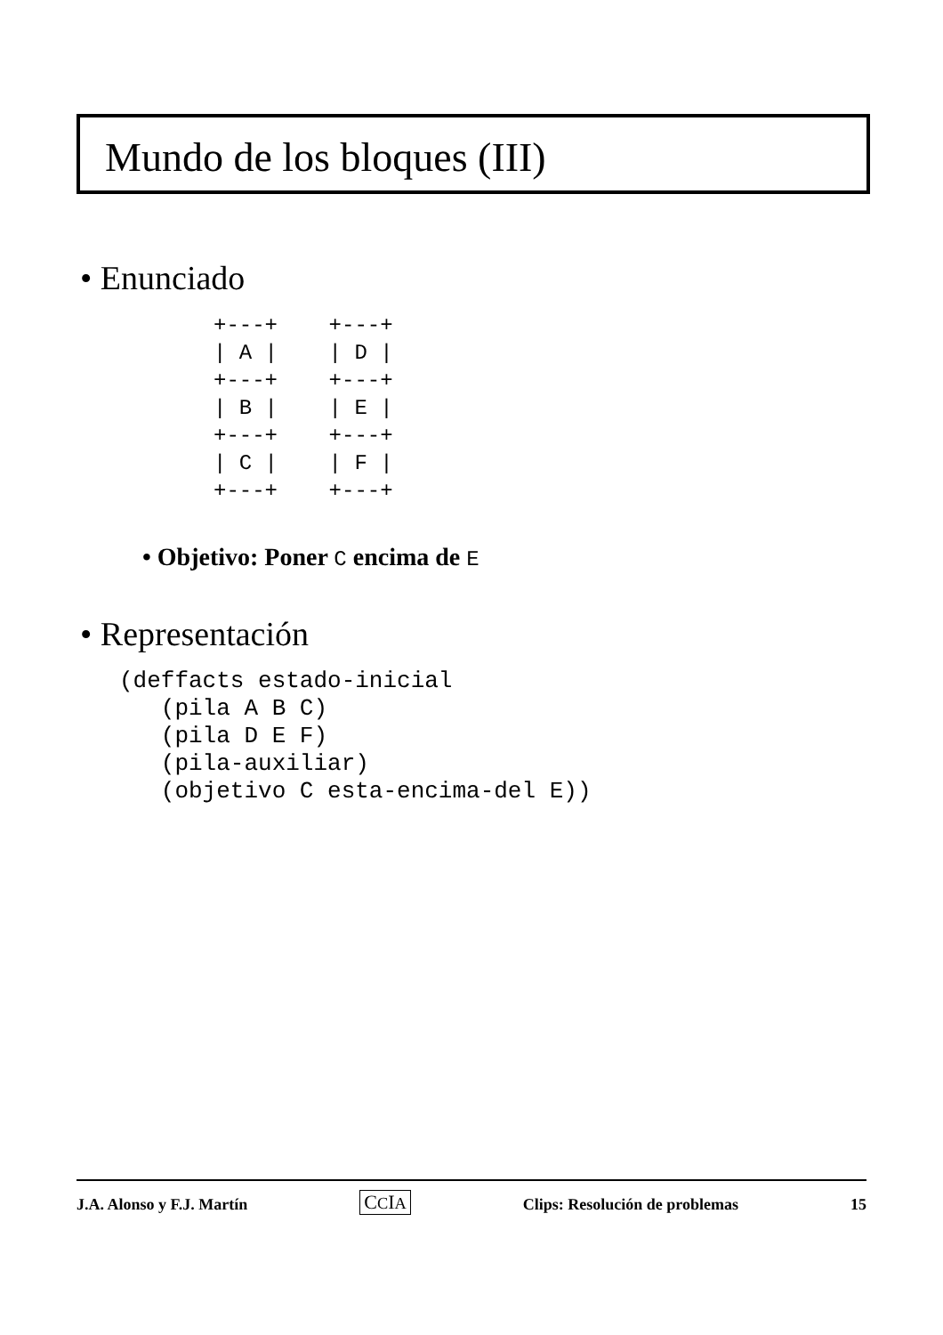Mundo de los bloques (III)
• Enunciado
+---+    +---+
| A |    | D |
+---+    +---+
| B |    | E |
+---+    +---+
| C |    | F |
+---+    +---+
• Objetivo: Poner C encima de E
• Representación
(deffacts estado-inicial
   (pila A B C)
   (pila D E F)
   (pila-auxiliar)
   (objetivo C esta-encima-del E))
J.A. Alonso y F.J. Martín CCIA Clips: Resolución de problemas 15